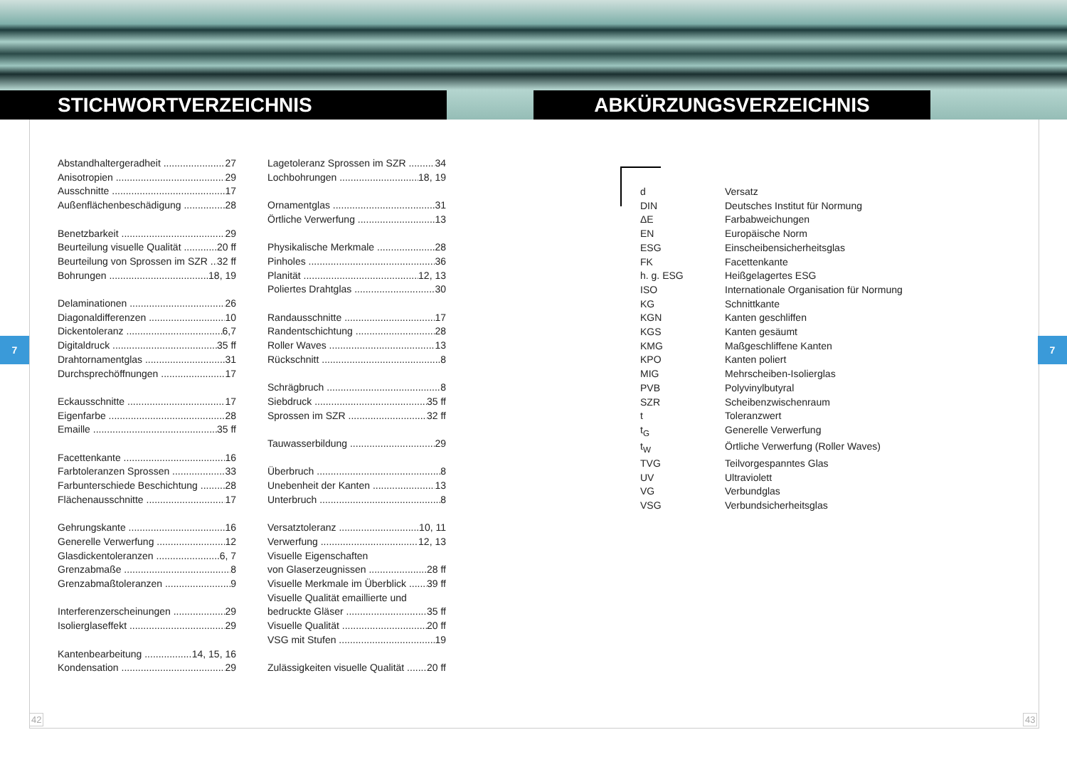STICHWORTVERZEICHNIS ABKÜRZUNGSVERZEICHNIS
7 7
Abstandhaltergeradheit 27
Anisotropien 29
Ausschnitte 17
Außenflächenbeschädigung 28
Benetzbarkeit 29
Beurteilung visuelle Qualität 20 ff
Beurteilung von Sprossen im SZR 32 ff
Bohrungen 18, 19
Delaminationen 26
Diagonaldifferenzen 10
Dickentoleranz 6,7
Digitaldruck 35 ff
Drahtornamentglas 31
Durchsprechöffnungen 17
Eckausschnitte 17
Eigenfarbe 28
Emaille 35 ff
Facettenkante 16
Farbtoleranzen Sprossen 33
Farbunterschiede Beschichtung 28
Flächenausschnitte 17
Gehrungskante 16
Generelle Verwerfung 12
Glasdickentoleranzen 6, 7
Grenzabmaße 8
Grenzabmaßtoleranzen 9
Interferenzerscheinungen 29
Isolierglaseffekt 29
Kantenbearbeitung 14, 15, 16
Kondensation 29
Lagetoleranz Sprossen im SZR 34
Lochbohrungen 18, 19
Ornamentglas 31
Örtliche Verwerfung 13
Physikalische Merkmale 28
Pinholes 36
Planität 12, 13
Poliertes Drahtglas 30
Randausschnitte 17
Randentschichtung 28
Roller Waves 13
Rückschnitt 8
Schrägbruch 8
Siebdruck 35 ff
Sprossen im SZR 32 ff
Tauwasserbildung 29
Überbruch 8
Unebenheit der Kanten 13
Unterbruch 8
Versatztoleranz 10, 11
Verwerfung 12, 13
Visuelle Eigenschaften
von Glaserzeugnissen 28 ff
Visuelle Merkmale im Überblick 39 ff
Visuelle Qualität emaillierte und
bedruckte Gläser 35 ff
Visuelle Qualität 20 ff
VSG mit Stufen 19
Zulässigkeiten visuelle Qualität 20 ff
d Versatz
DIN Deutsches Institut für Normung
ΔE Farbabweichungen
EN Europäische Norm
ESG Einscheibensicherheitsglas
FK Facettenkante
h. g. ESG Heißgelagertes ESG
ISO Internationale Organisation für Normung
KG Schnittkante
KGN Kanten geschliffen
KGS Kanten gesäumt
KMG Maßgeschliffene Kanten
KPO Kanten poliert
MIG Mehrscheiben-Isolierglas
PVB Polyvinylbutyral
SZR Scheibenzwischenraum
t Toleranzwert
t<sub>G</sub> Generelle Verwerfung
t<sub>W</sub> Örtliche Verwerfung (Roller Waves)
TVG Teilvorgespanntes Glas
UV Ultraviolett
VG Verbundglas
VSG Verbundsicherheitsglas
42 43